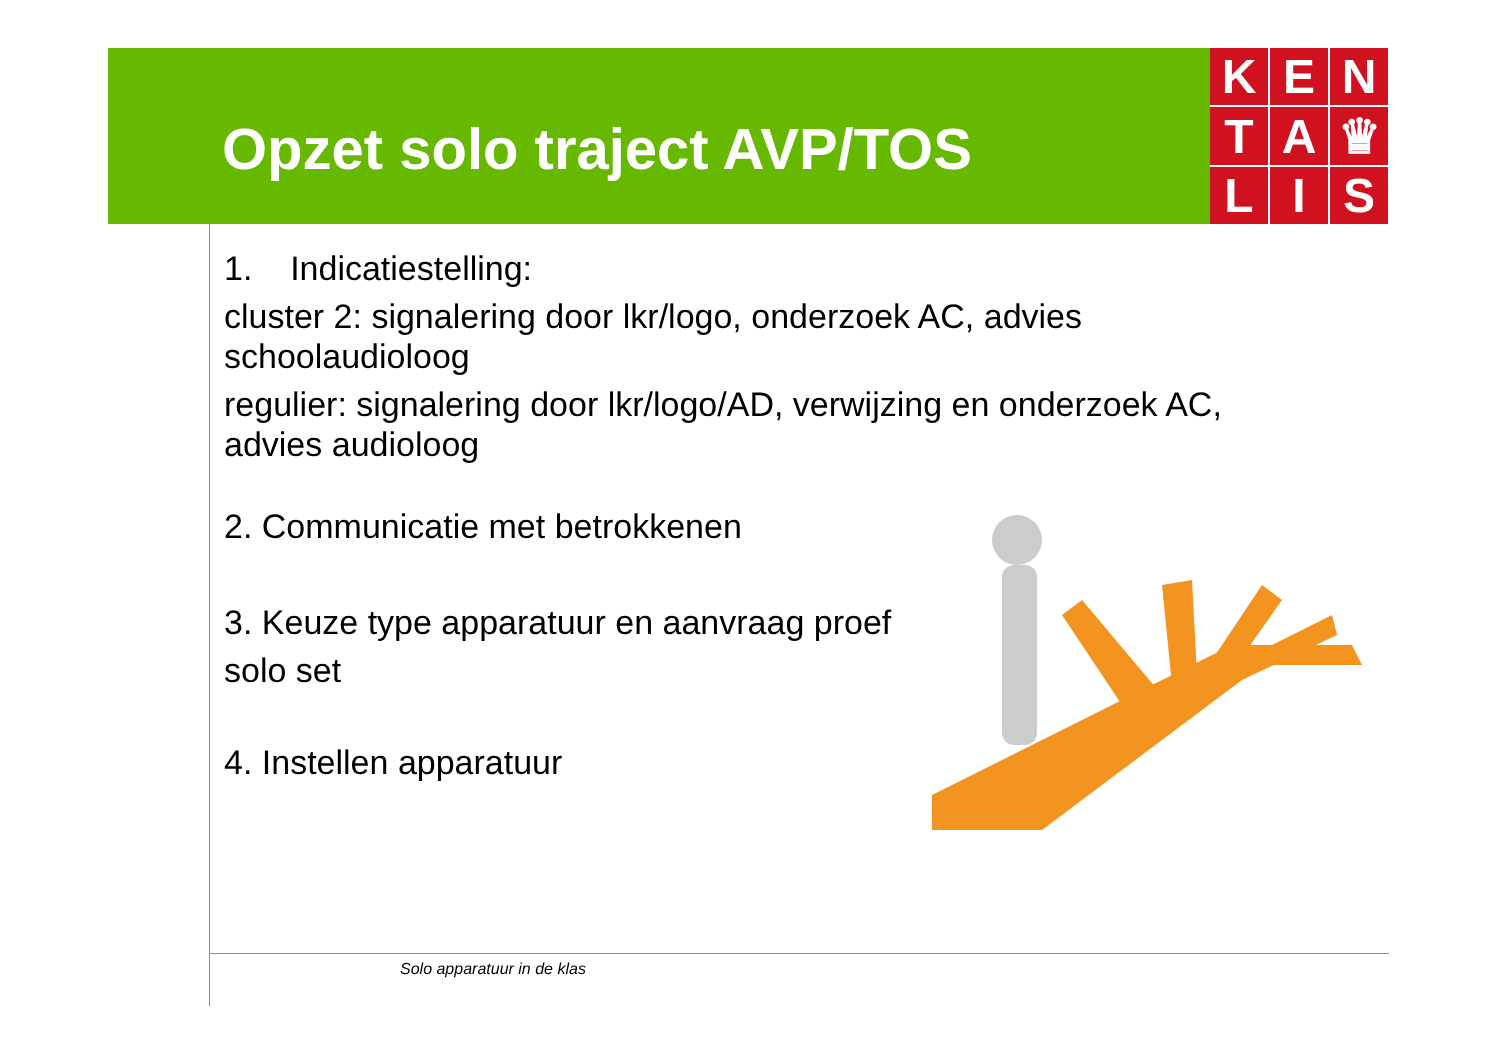Opzet solo traject AVP/TOS
K
E
N
T
A
♛
L
I
S
1. Indicatiestelling:
cluster 2: signalering door lkr/logo, onderzoek AC, advies schoolaudioloog
regulier: signalering door lkr/logo/AD, verwijzing en onderzoek AC, advies audioloog
2. Communicatie met betrokkenen
3. Keuze type apparatuur en aanvraag proef solo set
4. Instellen apparatuur
Solo apparatuur in de klas